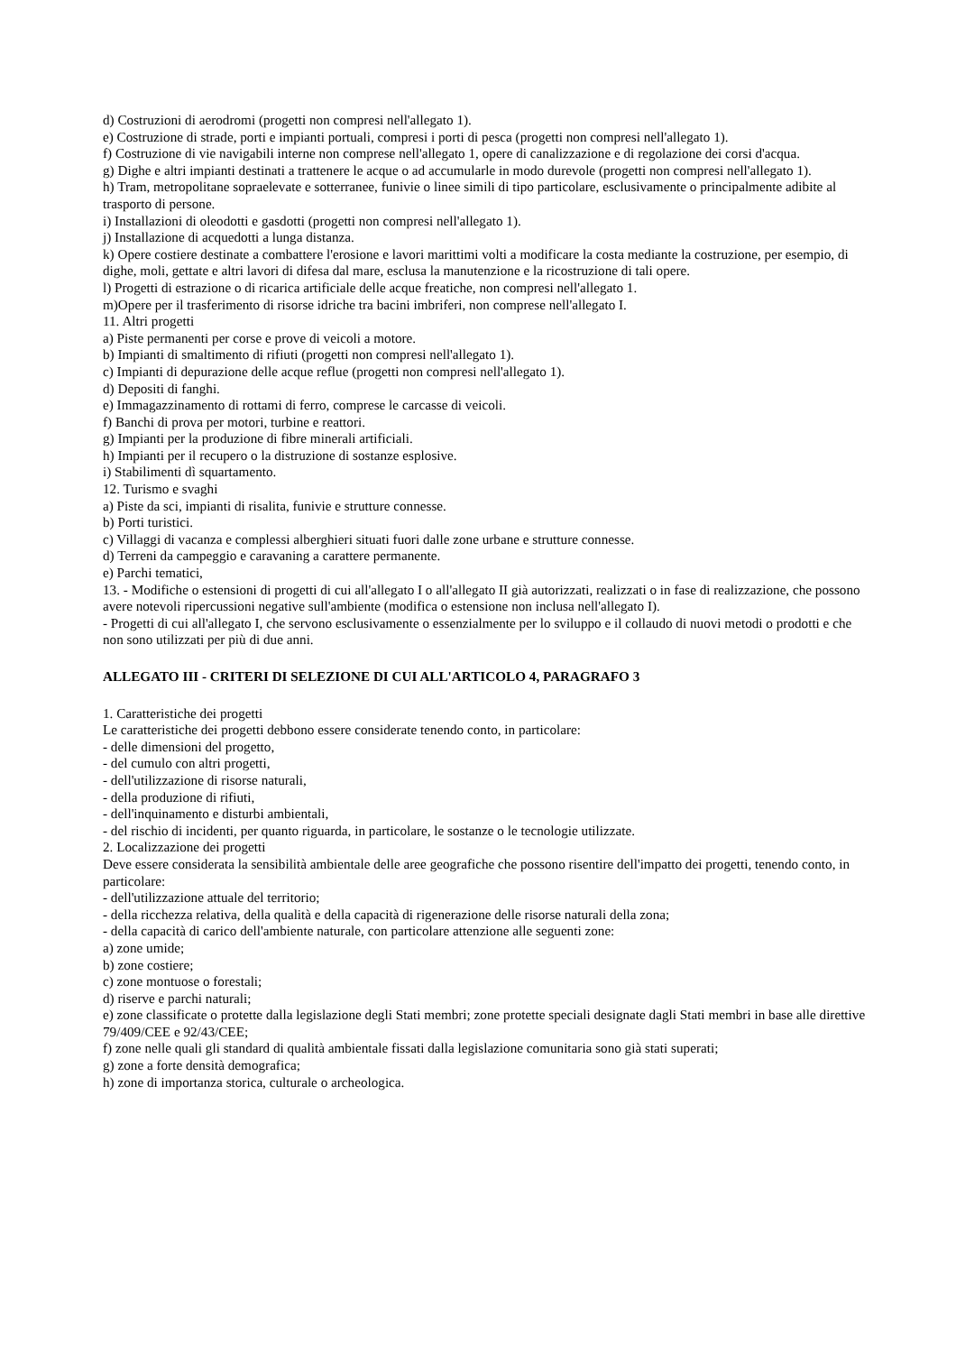d) Costruzioni di aerodromi (progetti non compresi nell'allegato 1).
e) Costruzione di strade, porti e impianti portuali, compresi i porti di pesca (progetti non compresi nell'allegato 1).
f) Costruzione di vie navigabili interne non comprese nell'allegato 1, opere di canalizzazione e di regolazione dei corsi d'acqua.
g) Dighe e altri impianti destinati a trattenere le acque o ad accumularle in modo durevole (progetti non compresi nell'allegato 1).
h) Tram, metropolitane sopraelevate e sotterranee, funivie o linee simili di tipo particolare, esclusivamente o principalmente adibite al trasporto di persone.
i) Installazioni di oleodotti e gasdotti (progetti non compresi nell'allegato 1).
j) Installazione di acquedotti a lunga distanza.
k) Opere costiere destinate a combattere l'erosione e lavori marittimi volti a modificare la costa mediante la costruzione, per esempio, di dighe, moli, gettate e altri lavori di difesa dal mare, esclusa la manutenzione e la ricostruzione di tali opere.
l) Progetti di estrazione o di ricarica artificiale delle acque freatiche, non compresi nell'allegato 1.
m)Opere per il trasferimento di risorse idriche tra bacini imbriferi, non comprese nell'allegato I.
11. Altri progetti
a) Piste permanenti per corse e prove di veicoli a motore.
b) Impianti di smaltimento di rifiuti (progetti non compresi nell'allegato 1).
c) Impianti di depurazione delle acque reflue (progetti non compresi nell'allegato 1).
d) Depositi di fanghi.
e) Immagazzinamento di rottami di ferro, comprese le carcasse di veicoli.
f) Banchi di prova per motori, turbine e reattori.
g) Impianti per la produzione di fibre minerali artificiali.
h) Impianti per il recupero o la distruzione di sostanze esplosive.
i) Stabilimenti dì squartamento.
12. Turismo e svaghi
a) Piste da sci, impianti di risalita, funivie e strutture connesse.
b) Porti turistici.
c) Villaggi di vacanza e complessi alberghieri situati fuori dalle zone urbane e strutture connesse.
d) Terreni da campeggio e caravaning a carattere permanente.
e) Parchi tematici,
13. - Modifiche o estensioni di progetti di cui all'allegato I o all'allegato II già autorizzati, realizzati o in fase di realizzazione, che possono avere notevoli ripercussioni negative sull'ambiente (modifica o estensione non inclusa nell'allegato I).
- Progetti di cui all'allegato I, che servono esclusivamente o essenzialmente per lo sviluppo e il collaudo di nuovi metodi o prodotti e che non sono utilizzati per più di due anni.
ALLEGATO III - CRITERI DI SELEZIONE DI CUI ALL'ARTICOLO 4, PARAGRAFO 3
1. Caratteristiche dei progetti
Le caratteristiche dei progetti debbono essere considerate tenendo conto, in particolare:
- delle dimensioni del progetto,
- del cumulo con altri progetti,
- dell'utilizzazione di risorse naturali,
- della produzione di rifiuti,
- dell'inquinamento e disturbi ambientali,
- del rischio di incidenti, per quanto riguarda, in particolare, le sostanze o le tecnologie utilizzate.
2. Localizzazione dei progetti
Deve essere considerata la sensibilità ambientale delle aree geografiche che possono risentire dell'impatto dei progetti, tenendo conto, in particolare:
- dell'utilizzazione attuale del territorio;
- della ricchezza relativa, della qualità e della capacità di rigenerazione delle risorse naturali della zona;
- della capacità di carico dell'ambiente naturale, con particolare attenzione alle seguenti zone:
a) zone umide;
b) zone costiere;
c) zone montuose o forestali;
d) riserve e parchi naturali;
e) zone classificate o protette dalla legislazione degli Stati membri; zone protette speciali designate dagli Stati membri in base alle direttive 79/409/CEE e 92/43/CEE;
f) zone nelle quali gli standard di qualità ambientale fissati dalla legislazione comunitaria sono già stati superati;
g) zone a forte densità demografica;
h) zone di importanza storica, culturale o archeologica.